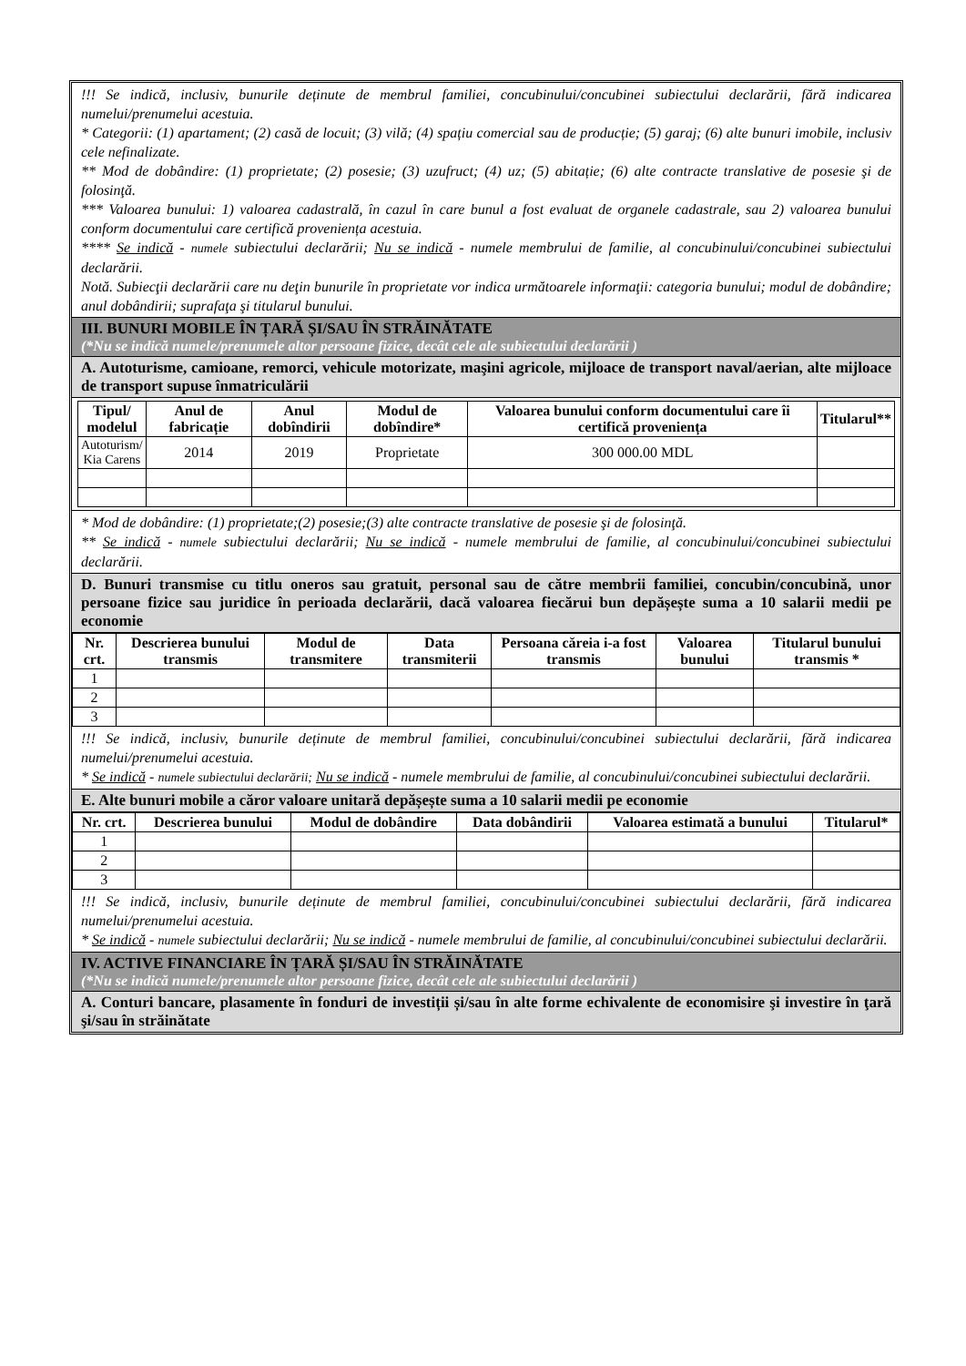!!! Se indică, inclusiv, bunurile deținute de membrul familiei, concubinului/concubinei subiectului declarării, fără indicarea numelui/prenumelui acestuia.
* Categorii: (1) apartament; (2) casă de locuit; (3) vilă; (4) spațiu comercial sau de producție; (5) garaj; (6) alte bunuri imobile, inclusiv cele nefinalizate.
** Mod de dobândire: (1) proprietate; (2) posesie; (3) uzufruct; (4) uz; (5) abitație; (6) alte contracte translative de posesie şi de folosinţă.
*** Valoarea bunului: 1) valoarea cadastrală, în cazul în care bunul a fost evaluat de organele cadastrale, sau 2) valoarea bunului conform documentului care certifică proveniența acestuia.
**** Se indică - numele subiectului declarării; Nu se indică - numele membrului de familie, al concubinului/concubinei subiectului declarării.
Notă. Subiecţii declarării care nu deţin bunurile în proprietate vor indica următoarele informaţii: categoria bunului; modul de dobândire; anul dobândirii; suprafaţa şi titularul bunului.
III. BUNURI MOBILE ÎN ȚARĂ ȘI/SAU ÎN STRĂINĂTATE
(*Nu se indică numele/prenumele altor persoane fizice, decât cele ale subiectului declarării )
A. Autoturisme, camioane, remorci, vehicule motorizate, maşini agricole, mijloace de transport naval/aerian, alte mijloace de transport supuse înmatriculării
| Tipul/ modelul | Anul de fabricație | Anul dobîndirii | Modul de dobîndire* | Valoarea bunului conform documentului care îi certifică proveniența | Titularul** |
| --- | --- | --- | --- | --- | --- |
| Autoturism/ Kia Carens | 2014 | 2019 | Proprietate | 300 000.00 MDL | |
* Mod de dobândire: (1) proprietate;(2) posesie;(3) alte contracte translative de posesie şi de folosinţă.
** Se indică - numele subiectului declarării; Nu se indică - numele membrului de familie, al concubinului/concubinei subiectului declarării.
D. Bunuri transmise cu titlu oneros sau gratuit, personal sau de către membrii familiei, concubin/concubină, unor persoane fizice sau juridice în perioada declarării, dacă valoarea fiecărui bun depășește suma a 10 salarii medii pe economie
| Nr. crt. | Descrierea bunului transmis | Modul de transmitere | Data transmiterii | Persoana căreia i-a fost transmis | Valoarea bunului | Titularul bunului transmis * |
| --- | --- | --- | --- | --- | --- | --- |
| 1 | | | | | | |
| 2 | | | | | | |
| 3 | | | | | | |
!!! Se indică, inclusiv, bunurile deținute de membrul familiei, concubinului/concubinei subiectului declarării, fără indicarea numelui/prenumelui acestuia.
* Se indică - numele subiectului declarării; Nu se indică - numele membrului de familie, al concubinului/concubinei subiectului declarării.
E. Alte bunuri mobile a căror valoare unitară depășește suma a 10 salarii medii pe economie
| Nr. crt. | Descrierea bunului | Modul de dobândire | Data dobândirii | Valoarea estimată a bunului | Titularul* |
| --- | --- | --- | --- | --- | --- |
| 1 | | | | | |
| 2 | | | | | |
| 3 | | | | | |
!!! Se indică, inclusiv, bunurile deținute de membrul familiei, concubinului/concubinei subiectului declarării, fără indicarea numelui/prenumelui acestuia.
* Se indică - numele subiectului declarării; Nu se indică - numele membrului de familie, al concubinului/concubinei subiectului declarării.
IV. ACTIVE FINANCIARE ÎN ȚARĂ ȘI/SAU ÎN STRĂINĂTATE
(*Nu se indică numele/prenumele altor persoane fizice, decât cele ale subiectului declarării )
A. Conturi bancare, plasamente în fonduri de investiții și/sau în alte forme echivalente de economisire şi investire în ţară şi/sau în străinătate